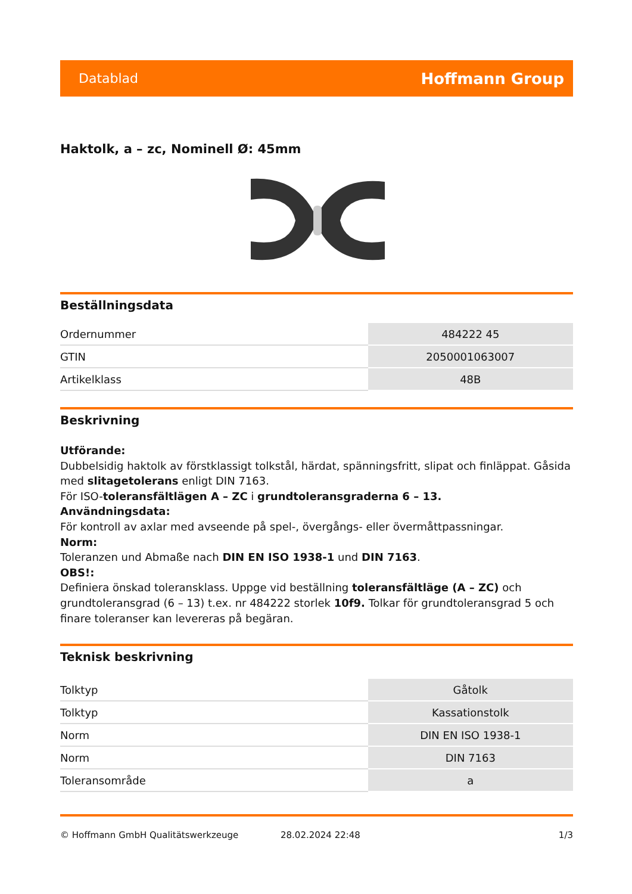Datablad Hoffmann Group
Haktolk, a – zc, Nominell Ø: 45mm
Beställningsdata
| Ordernummer | 484222 45 |
| GTIN | 2050001063007 |
| Artikelklass | 48B |
Beskrivning
Utförande:
Dubbelsidig haktolk av förstklassigt tolkstål, härdat, spänningsfritt, slipat och finläppat. Gåsida med slitagetolerans enligt DIN 7163.
För ISO-toleransfältlägen A – ZC i grundtoleransgraderna 6 – 13.
Användningsdata:
För kontroll av axlar med avseende på spel-, övergångs- eller övermåttpassningar.
Norm:
Toleranzen und Abmaße nach DIN EN ISO 1938-1 und DIN 7163.
OBS!:
Definiera önskad toleransklass. Uppge vid beställning toleransfältläge (A – ZC) och grundtoleransgrad (6 – 13) t.ex. nr 484222 storlek 10f9. Tolkar för grundtoleransgrad 5 och finare toleranser kan levereras på begäran.
Teknisk beskrivning
| Tolktyp | Gåtolk |
| Tolktyp | Kassationstolk |
| Norm | DIN EN ISO 1938-1 |
| Norm | DIN 7163 |
| Toleransområde | a |
© Hoffmann GmbH Qualitätswerkzeuge 28.02.2024 22:48 1/3